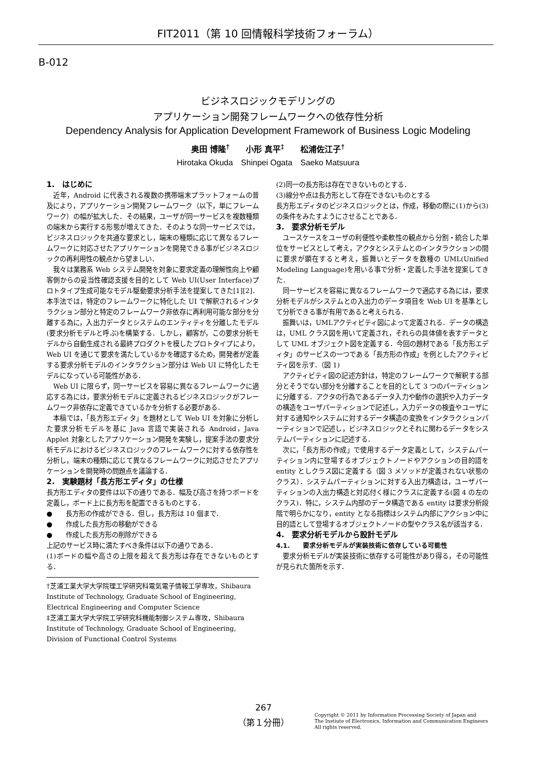FIT2011（第 10 回情報科学技術フォーラム）
B-012
ビジネスロジックモデリングの
アプリケーション開発フレームワークへの依存性分析
Dependency Analysis for Application Development Framework of Business Logic Modeling
奥田 博隆<sup>†</sup>　　小形 真平<sup>‡</sup>　　松浦佐江子<sup>†</sup>
Hirotaka Okuda　Shinpei Ogata　Saeko Matsuura
1.　はじめに
近年，Android に代表される複数の携帯端末プラットフォームの普及により，アプリケーション開発フレームワーク（以下，単にフレームワーク）の幅が拡大した．その結果，ユーザが同一サービスを複数種類の端末から実行する形態が増えてきた．そのような同一サービスでは，ビジネスロジックを共通な要求とし，端末の種類に応じて異なるフレームワークに対応させたアプリケーションを開発できる事がビジネスロジックの再利用性の観点から望ましい．
我々は業務系 Web システム開発を対象に要求定義の理解性向上や顧客側からの妥当性確認支援を目的として Web UI(User Interface)プロトタイプ生成可能なモデル駆動要求分析手法を提案してきた[1][2]．本手法では，特定のフレームワークに特化した UI で解釈されるインタラクション部分と特定のフレームワーク非依存に再利用可能な部分を分離する為に，入出力データとシステムのエンティティを分離したモデル(要求分析モデルと呼ぶ)を構築する．しかし，顧客が，この要求分析モデルから自動生成される最終プロダクトを模したプロトタイプにより，Web UI を通じて要求を満たしているかを確認するため，開発者が定義する要求分析モデルのインタラクション部分は Web UI に特化したモデルになっている可能性がある．
Web UI に限らず，同一サービスを容易に異なるフレームワークに適応する為には，要求分析モデルに定義されるビジネスロジックがフレームワーク非依存に定義できているかを分析する必要がある．
本稿では，「長方形エディタ」を題材として Web UI を対象に分析した要求分析モデルを基に Java 言語で実装される Android，Java Applet 対象としたアプリケーション開発を実験し，提案手法の要求分析モデルにおけるビジネスロジックのフレームワークに対する依存性を分析し，端末の種類に応じて異なるフレームワークに対応させたアプリケーションを開発時の問題点を議論する．
2.　実験題材「長方形エディタ」の仕様
長方形エディタの要件は以下の通りである．幅及び高さを持つボードを定義し，ボード上に長方形を配置できるものとする．
●　　長方形の作成ができる．但し，長方形は 10 個まで．
●　　作成した長方形の移動ができる
●　　作成した長方形の削除ができる
上記のサービス時に満たすべき条件は以下の通りである．
(1)ボードの幅や高さの上限を超えて長方形は存在できないものとする．
†芝浦工業大学大学院理工学研究科電気電子情報工学専攻，Shibaura Institute of Technology, Graduate School of Engineering, Electrical Engineering and Computer Science
‡芝浦工業大学大学院工学研究科機能制御システム専攻，Shibaura Institute of Technology, Graduate School of Engineering, Division of Functional Control Systems
(2)同一の長方形は存在できないものとする．
(3)線分や点は長方形として存在できないものとする
長方形エディタのビジネスロジックとは，作成，移動の際に(1)から(3)の条件をみたすようにさせることである．
3.　要求分析モデル
ユースケースをユーザの利便性や柔軟性の観点から分割・統合した単位をサービスとして考え，アクタとシステムとのインタラクションの間に要求が顕在すると考え，振舞いとデータを数種の UML(Unified Modeling Language)を用いる事で分析・定義した手法を提案してきた．
同一サービスを容易に異なるフレームワークで適応する為には，要求分析モデルがシステムとの入出力のデータ項目を Web UI を基準として分析できる事が有用であると考えられる．
振舞いは，UMLアクティビティ図によって定義される．データの構造は，UML クラス図を用いて定義され，それらの具体値を表すデータとして UML オブジェクト図を定義する．今回の題材である「長方形エディタ」のサービスの一つである「長方形の作成」を例としたアクティビティ図を示す．（図 1)
アクティビティ図の記述方針は，特定のフレームワークで解釈する部分とそうでない部分を分離することを目的として 3 つのパーティションに分離する．アクタの行為であるデータ入力や動作の選択や入力データの構造をユーザパーティションで記述し，入力データの検査やユーザに対する通知やシステムに対するデータ構造の変換をインタラクションパーティションで記述し，ビジネスロジックとそれに関わるデータをシステムパーティションに記述する．
次に，「長方形の作成」で使用するデータ定義として，システムパーティション内に登場するオブジェクトノードやアクションの目的語を entity としクラス図に定義する（図 3 メソッドが定義されない状態のクラス）．システムパーティションに対する入出力構造は，ユーザパーティションの入出力構造と対応付く様にクラスに定義する(図 4 の左のクラス)．特に，システム内部のデータ構造である entity は要求分析段階で明らかになり，entity となる指標はシステム内部にアクション中に目的語として登場するオブジェクトノードの型やクラス名が該当する．
4.　要求分析モデルから設計モデル
4.1.　　要求分析モデルが実装技術に依存している可能性
要求分析モデルが実装技術に依存する可能性があり得る，その可能性が見られた箇所を示す．
267
（第１分冊）
Copyright © 2011 by Information Processing Society of Japan and
The Instiute of Electronics, Information and Communication Engineers
All rights reserved.